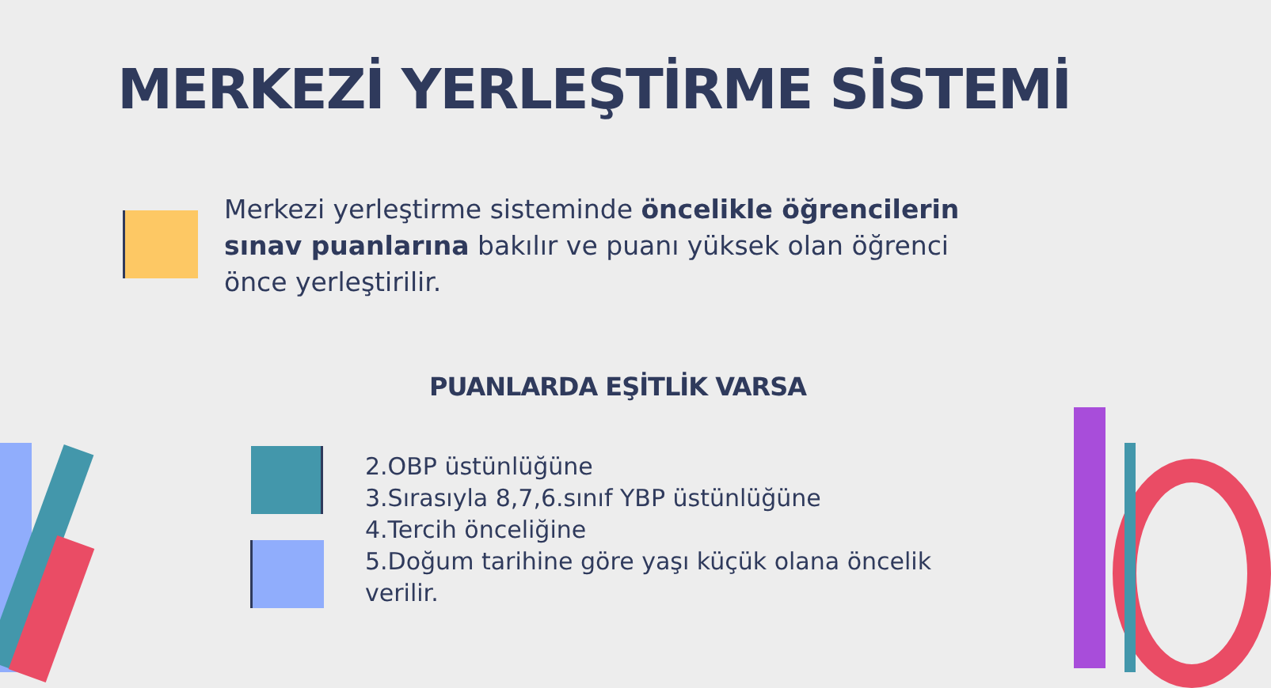MERKEZİ YERLEŞTİRME SİSTEMİ
Merkezi yerleştirme sisteminde öncelikle öğrencilerin sınav puanlarına bakılır ve puanı yüksek olan öğrenci önce yerleştirilir.
PUANLARDA EŞİTLİK VARSA
2.OBP üstünlüğüne
3.Sırasıyla 8,7,6.sınıf YBP üstünlüğüne
4.Tercih önceliğine
5.Doğum tarihine göre yaşı küçük olana öncelik verilir.